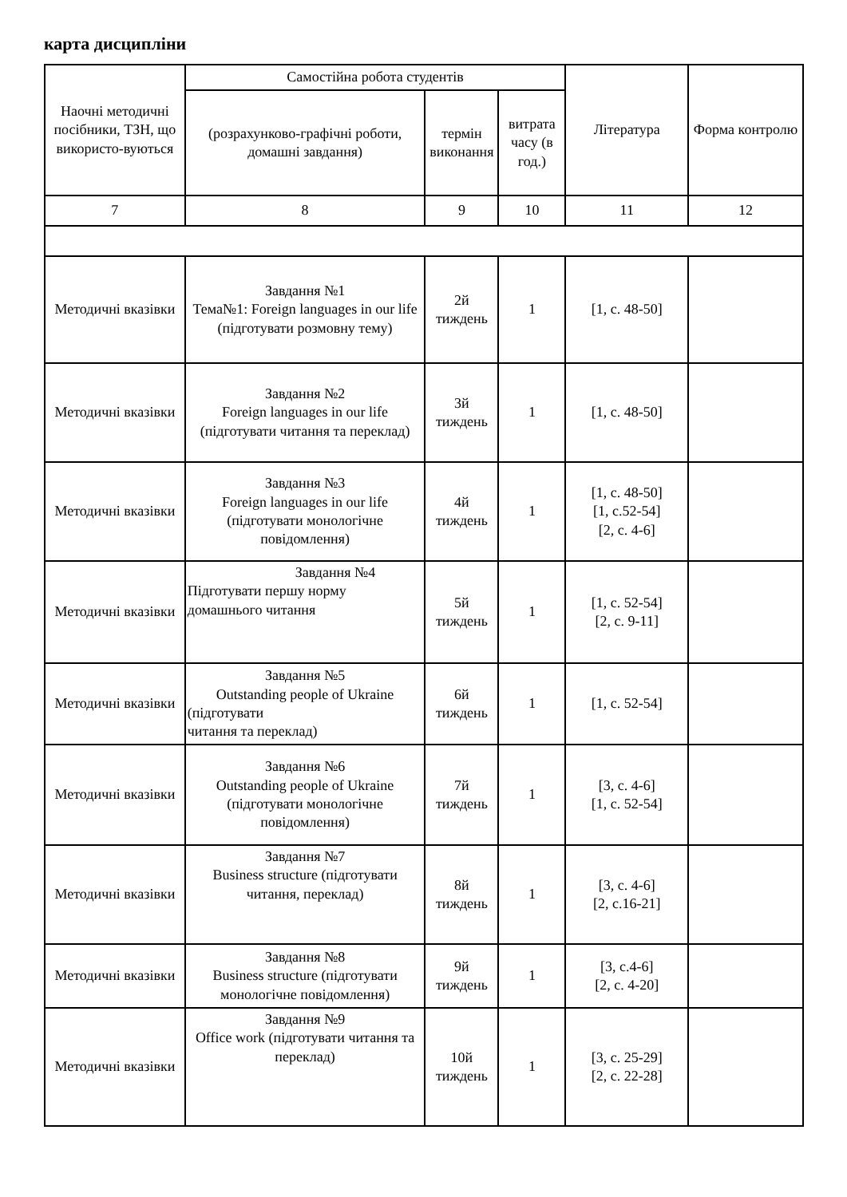карта дисципліни
| Наочні методичні посібники, ТЗН, що використо-вуються | Самостійна робота студентів | | | Література | Форма контролю |
| --- | --- | --- | --- | --- | --- |
| | (розрахунково-графічні роботи, домашні завдання) | термін виконання | витрата часу (в год.) | | |
| 7 | 8 | 9 | 10 | 11 | 12 |
| Методичні вказівки | Завдання №1 Тема№1: Foreign languages in our life (підготувати розмовну тему) | 2й тиждень | 1 | [1, с. 48-50] | |
| Методичні вказівки | Завдання №2 Foreign languages in our life (підготувати читання та переклад) | 3й тиждень | 1 | [1, с. 48-50] | |
| Методичні вказівки | Завдання №3 Foreign languages in our life (підготувати монологічне повідомлення) | 4й тиждень | 1 | [1, с. 48-50] [1, с.52-54] [2, с. 4-6] | |
| Методичні вказівки | Завдання №4 Підготувати першу норму домашнього читання | 5й тиждень | 1 | [1, с. 52-54] [2, с. 9-11] | |
| Методичні вказівки | Завдання №5 Outstanding people of Ukraine (підготувати читання та переклад) | 6й тиждень | 1 | [1, с. 52-54] | |
| Методичні вказівки | Завдання №6 Outstanding people of Ukraine (підготувати монологічне повідомлення) | 7й тиждень | 1 | [3, с. 4-6] [1, с. 52-54] | |
| Методичні вказівки | Завдання №7 Business structure (підготувати читання, переклад) | 8й тиждень | 1 | [3, с. 4-6] [2, с.16-21] | |
| Методичні вказівки | Завдання №8 Business structure (підготувати монологічне повідомлення) | 9й тиждень | 1 | [3, с.4-6] [2, с. 4-20] | |
| Методичні вказівки | Завдання №9 Office work (підготувати читання та переклад) | 10й тиждень | 1 | [3, с. 25-29] [2, с. 22-28] | |